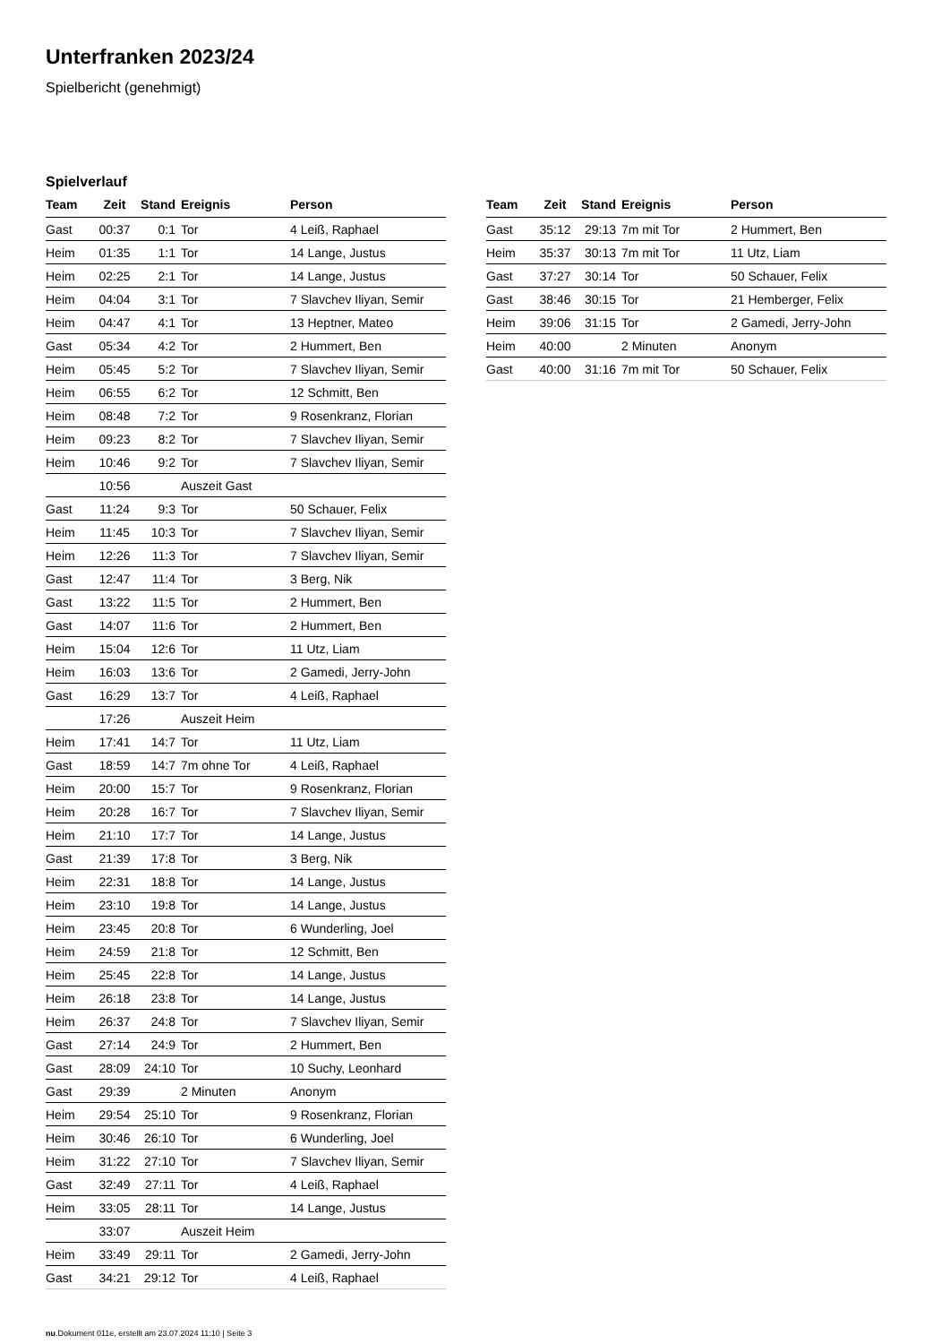Unterfranken 2023/24
Spielbericht (genehmigt)
Spielverlauf
| Team | Zeit | Stand | Ereignis | Person |
| --- | --- | --- | --- | --- |
| Gast | 00:37 | 0:1 | Tor | 4 Leiß, Raphael |
| Heim | 01:35 | 1:1 | Tor | 14 Lange, Justus |
| Heim | 02:25 | 2:1 | Tor | 14 Lange, Justus |
| Heim | 04:04 | 3:1 | Tor | 7 Slavchev Iliyan, Semir |
| Heim | 04:47 | 4:1 | Tor | 13 Heptner, Mateo |
| Gast | 05:34 | 4:2 | Tor | 2 Hummert, Ben |
| Heim | 05:45 | 5:2 | Tor | 7 Slavchev Iliyan, Semir |
| Heim | 06:55 | 6:2 | Tor | 12 Schmitt, Ben |
| Heim | 08:48 | 7:2 | Tor | 9 Rosenkranz, Florian |
| Heim | 09:23 | 8:2 | Tor | 7 Slavchev Iliyan, Semir |
| Heim | 10:46 | 9:2 | Tor | 7 Slavchev Iliyan, Semir |
| | 10:56 | | Auszeit Gast | |
| Gast | 11:24 | 9:3 | Tor | 50 Schauer, Felix |
| Heim | 11:45 | 10:3 | Tor | 7 Slavchev Iliyan, Semir |
| Heim | 12:26 | 11:3 | Tor | 7 Slavchev Iliyan, Semir |
| Gast | 12:47 | 11:4 | Tor | 3 Berg, Nik |
| Gast | 13:22 | 11:5 | Tor | 2 Hummert, Ben |
| Gast | 14:07 | 11:6 | Tor | 2 Hummert, Ben |
| Heim | 15:04 | 12:6 | Tor | 11 Utz, Liam |
| Heim | 16:03 | 13:6 | Tor | 2 Gamedi, Jerry-John |
| Gast | 16:29 | 13:7 | Tor | 4 Leiß, Raphael |
| | 17:26 | | Auszeit Heim | |
| Heim | 17:41 | 14:7 | Tor | 11 Utz, Liam |
| Gast | 18:59 | 14:7 | 7m ohne Tor | 4 Leiß, Raphael |
| Heim | 20:00 | 15:7 | Tor | 9 Rosenkranz, Florian |
| Heim | 20:28 | 16:7 | Tor | 7 Slavchev Iliyan, Semir |
| Heim | 21:10 | 17:7 | Tor | 14 Lange, Justus |
| Gast | 21:39 | 17:8 | Tor | 3 Berg, Nik |
| Heim | 22:31 | 18:8 | Tor | 14 Lange, Justus |
| Heim | 23:10 | 19:8 | Tor | 14 Lange, Justus |
| Heim | 23:45 | 20:8 | Tor | 6 Wunderling, Joel |
| Heim | 24:59 | 21:8 | Tor | 12 Schmitt, Ben |
| Heim | 25:45 | 22:8 | Tor | 14 Lange, Justus |
| Heim | 26:18 | 23:8 | Tor | 14 Lange, Justus |
| Heim | 26:37 | 24:8 | Tor | 7 Slavchev Iliyan, Semir |
| Gast | 27:14 | 24:9 | Tor | 2 Hummert, Ben |
| Gast | 28:09 | 24:10 | Tor | 10 Suchy, Leonhard |
| Gast | 29:39 | | 2 Minuten | Anonym |
| Heim | 29:54 | 25:10 | Tor | 9 Rosenkranz, Florian |
| Heim | 30:46 | 26:10 | Tor | 6 Wunderling, Joel |
| Heim | 31:22 | 27:10 | Tor | 7 Slavchev Iliyan, Semir |
| Gast | 32:49 | 27:11 | Tor | 4 Leiß, Raphael |
| Heim | 33:05 | 28:11 | Tor | 14 Lange, Justus |
| | 33:07 | | Auszeit Heim | |
| Heim | 33:49 | 29:11 | Tor | 2 Gamedi, Jerry-John |
| Gast | 34:21 | 29:12 | Tor | 4 Leiß, Raphael |
| Team | Zeit | Stand | Ereignis | Person |
| --- | --- | --- | --- | --- |
| Gast | 35:12 | 29:13 | 7m mit Tor | 2 Hummert, Ben |
| Heim | 35:37 | 30:13 | 7m mit Tor | 11 Utz, Liam |
| Gast | 37:27 | 30:14 | Tor | 50 Schauer, Felix |
| Gast | 38:46 | 30:15 | Tor | 21 Hemberger, Felix |
| Heim | 39:06 | 31:15 | Tor | 2 Gamedi, Jerry-John |
| Heim | 40:00 | | 2 Minuten | Anonym |
| Gast | 40:00 | 31:16 | 7m mit Tor | 50 Schauer, Felix |
nu.Dokument 011e, erstellt am 23.07.2024 11:10 | Seite 3